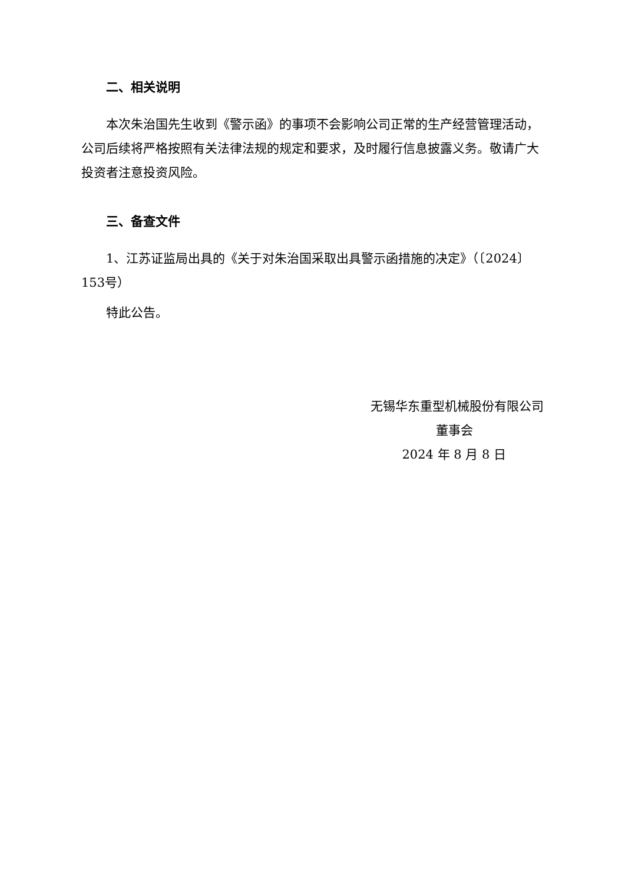二、相关说明
本次朱治国先生收到《警示函》的事项不会影响公司正常的生产经营管理活动，公司后续将严格按照有关法律法规的规定和要求，及时履行信息披露义务。敬请广大投资者注意投资风险。
三、备查文件
1、江苏证监局出具的《关于对朱治国采取出具警示函措施的决定》（〔2024〕153号）
特此公告。
无锡华东重型机械股份有限公司
董事会
2024 年 8 月 8 日